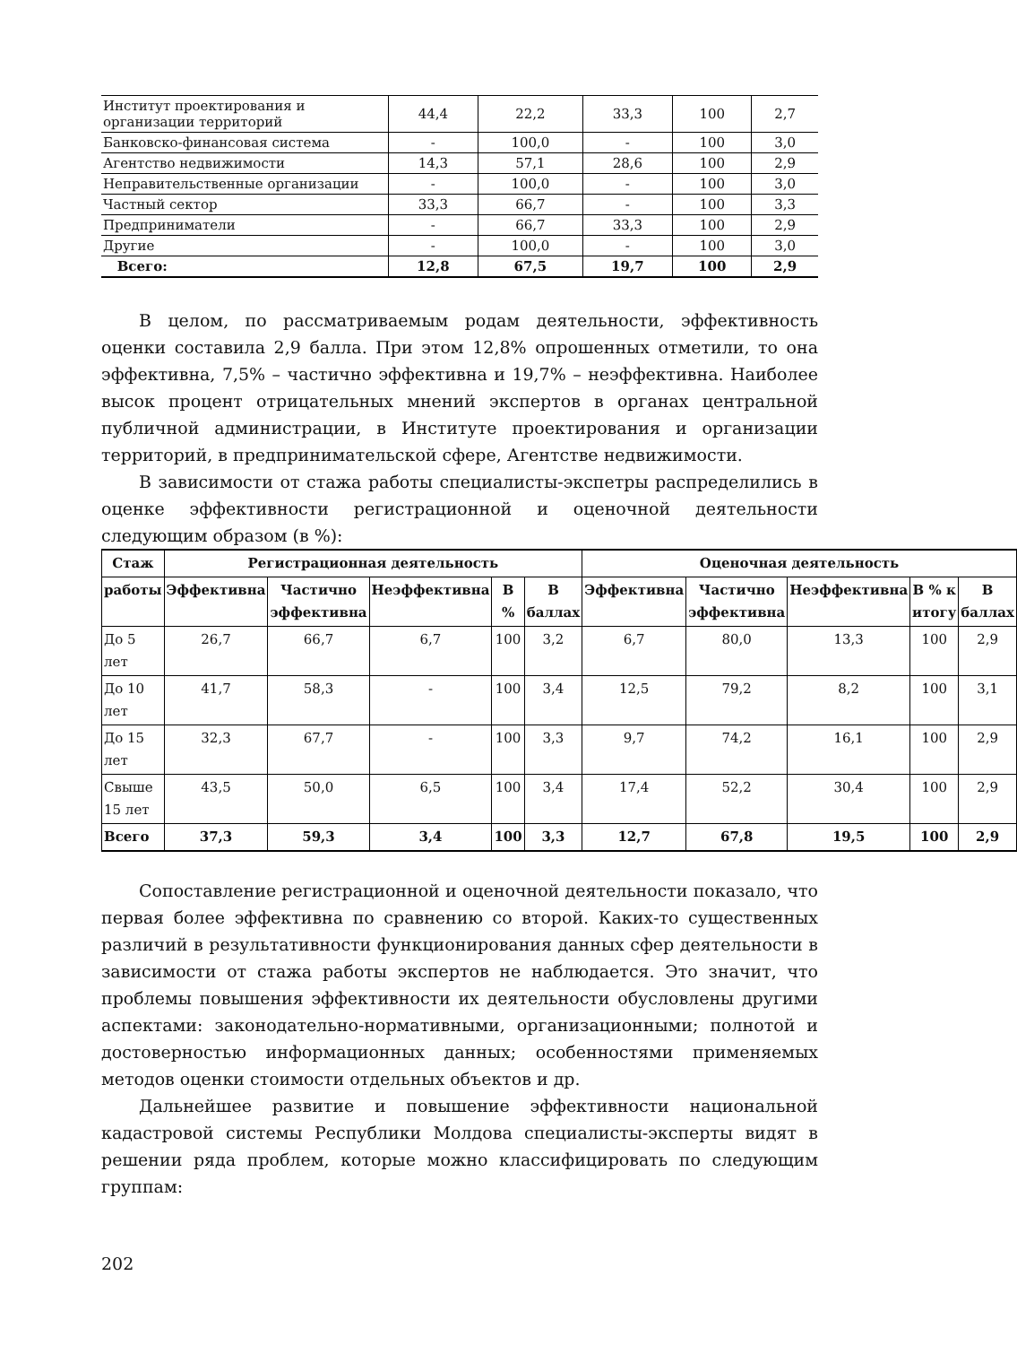| Институт проектирования и организации территорий | 44,4 | 22,2 | 33,3 | 100 | 2,7 |
| Банковско-финансовая система | - | 100,0 | - | 100 | 3,0 |
| Агентство недвижимости | 14,3 | 57,1 | 28,6 | 100 | 2,9 |
| Неправительственные организации | - | 100,0 | - | 100 | 3,0 |
| Частный сектор | 33,3 | 66,7 | - | 100 | 3,3 |
| Предприниматели | - | 66,7 | 33,3 | 100 | 2,9 |
| Другие | - | 100,0 | - | 100 | 3,0 |
| Всего: | 12,8 | 67,5 | 19,7 | 100 | 2,9 |
В целом, по рассматриваемым родам деятельности, эффективность оценки составила 2,9 балла. При этом 12,8% опрошенных отметили, то она эффективна, 7,5% – частично эффективна и 19,7% – неэффективна. Наиболее высок процент отрицательных мнений экспертов в органах центральной публичной администрации, в Институте проектирования и организации территорий, в предпринимательской сфере, Агентстве недвижимости.
В зависимости от стажа работы специалисты-экспетры распределились в оценке эффективности регистрационной и оценочной деятельности следующим образом (в %):
| Стаж | Регистрационная деятельность | | | | | Оценочная деятельность | | | | |
| --- | --- | --- | --- | --- | --- | --- | --- | --- | --- | --- |
| работы | Эффективна | Частично эффективна | Неэффективна | В % | В баллах | Эффективна | Частично эффективна | Неэффективна | В % к итогу | В баллах |
| До 5 лет | 26,7 | 66,7 | 6,7 | 100 | 3,2 | 6,7 | 80,0 | 13,3 | 100 | 2,9 |
| До 10 лет | 41,7 | 58,3 | - | 100 | 3,4 | 12,5 | 79,2 | 8,2 | 100 | 3,1 |
| До 15 лет | 32,3 | 67,7 | - | 100 | 3,3 | 9,7 | 74,2 | 16,1 | 100 | 2,9 |
| Свыше 15 лет | 43,5 | 50,0 | 6,5 | 100 | 3,4 | 17,4 | 52,2 | 30,4 | 100 | 2,9 |
| Всего | 37,3 | 59,3 | 3,4 | 100 | 3,3 | 12,7 | 67,8 | 19,5 | 100 | 2,9 |
Сопоставление регистрационной и оценочной деятельности показало, что первая более эффективна по сравнению со второй. Каких-то существенных различий в результативности функционирования данных сфер деятельности в зависимости от стажа работы экспертов не наблюдается. Это значит, что проблемы повышения эффективности их деятельности обусловлены другими аспектами: законодательно-нормативными, организационными; полнотой и достоверностью информационных данных; особенностями применяемых методов оценки стоимости отдельных объектов и др.
Дальнейшее развитие и повышение эффективности национальной кадастровой системы Республики Молдова специалисты-эксперты видят в решении ряда проблем, которые можно классифицировать по следующим группам:
202